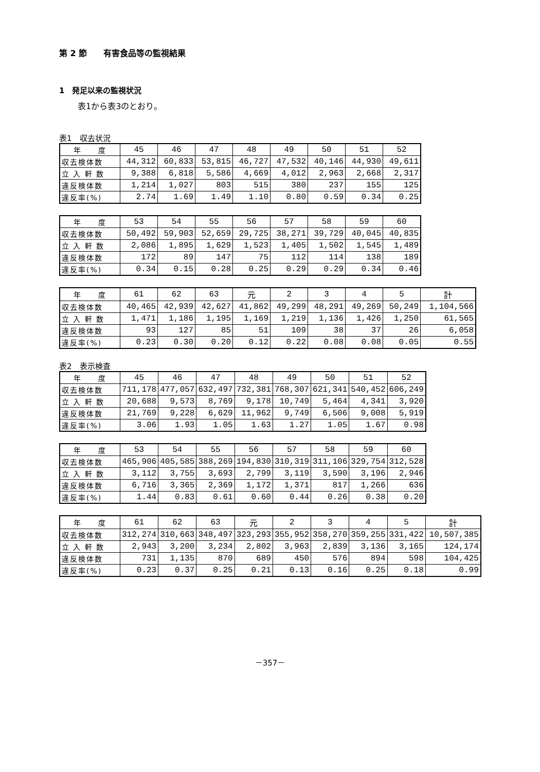第 2 節　　有害食品等の監視結果
1　発足以来の監視状況
表1から表3のとおり。
表1　収去状況
| 年 度 | 45 | 46 | 47 | 48 | 49 | 50 | 51 | 52 |
| 収去検体数 | 44,312 | 60,833 | 53,815 | 46,727 | 47,532 | 40,146 | 44,930 | 49,611 |
| 立 入 軒 数 | 9,388 | 6,818 | 5,586 | 4,669 | 4,012 | 2,963 | 2,668 | 2,317 |
| 違反検体数 | 1,214 | 1,027 | 803 | 515 | 380 | 237 | 155 | 125 |
| 違反率(%) | 2.74 | 1.69 | 1.49 | 1.10 | 0.80 | 0.59 | 0.34 | 0.25 |
| 年 度 | 53 | 54 | 55 | 56 | 57 | 58 | 59 | 60 |
| 収去検体数 | 50,492 | 59,903 | 52,659 | 29,725 | 38,271 | 39,729 | 40,045 | 40,835 |
| 立 入 軒 数 | 2,086 | 1,895 | 1,629 | 1,523 | 1,405 | 1,502 | 1,545 | 1,489 |
| 違反検体数 | 172 | 89 | 147 | 75 | 112 | 114 | 138 | 189 |
| 違反率(%) | 0.34 | 0.15 | 0.28 | 0.25 | 0.29 | 0.29 | 0.34 | 0.46 |
| 年 度 | 61 | 62 | 63 | 元 | 2 | 3 | 4 | 5 | 計 |
| 収去検体数 | 40,465 | 42,939 | 42,627 | 41,862 | 49,299 | 48,291 | 49,269 | 50,249 | 1,104,566 |
| 立 入 軒 数 | 1,471 | 1,186 | 1,195 | 1,169 | 1,219 | 1,136 | 1,426 | 1,250 | 61,565 |
| 違反検体数 | 93 | 127 | 85 | 51 | 109 | 38 | 37 | 26 | 6,058 |
| 違反率(%) | 0.23 | 0.30 | 0.20 | 0.12 | 0.22 | 0.08 | 0.08 | 0.05 | 0.55 |
表2　表示検査
| 年 度 | 45 | 46 | 47 | 48 | 49 | 50 | 51 | 52 |
| 収去検体数 | 711,178 | 477,057 | 632,497 | 732,381 | 768,307 | 621,341 | 540,452 | 606,249 |
| 立 入 軒 数 | 20,688 | 9,573 | 8,769 | 9,178 | 10,749 | 5,464 | 4,341 | 3,920 |
| 違反検体数 | 21,769 | 9,228 | 6,629 | 11,962 | 9,749 | 6,506 | 9,008 | 5,919 |
| 違反率(%) | 3.06 | 1.93 | 1.05 | 1.63 | 1.27 | 1.05 | 1.67 | 0.98 |
| 年 度 | 53 | 54 | 55 | 56 | 57 | 58 | 59 | 60 |
| 収去検体数 | 465,906 | 405,585 | 388,269 | 194,830 | 310,319 | 311,106 | 329,754 | 312,528 |
| 立 入 軒 数 | 3,112 | 3,755 | 3,693 | 2,799 | 3,119 | 3,590 | 3,196 | 2,946 |
| 違反検体数 | 6,716 | 3,365 | 2,369 | 1,172 | 1,371 | 817 | 1,266 | 636 |
| 違反率(%) | 1.44 | 0.83 | 0.61 | 0.60 | 0.44 | 0.26 | 0.38 | 0.20 |
| 年 度 | 61 | 62 | 63 | 元 | 2 | 3 | 4 | 5 | 計 |
| 収去検体数 | 312,274 | 310,663 | 348,497 | 323,293 | 355,952 | 358,270 | 359,255 | 331,422 | 10,507,385 |
| 立 入 軒 数 | 2,943 | 3,200 | 3,234 | 2,802 | 3,963 | 2,839 | 3,136 | 3,165 | 124,174 |
| 違反検体数 | 731 | 1,135 | 870 | 689 | 450 | 576 | 894 | 598 | 104,425 |
| 違反率(%) | 0.23 | 0.37 | 0.25 | 0.21 | 0.13 | 0.16 | 0.25 | 0.18 | 0.99 |
－357－